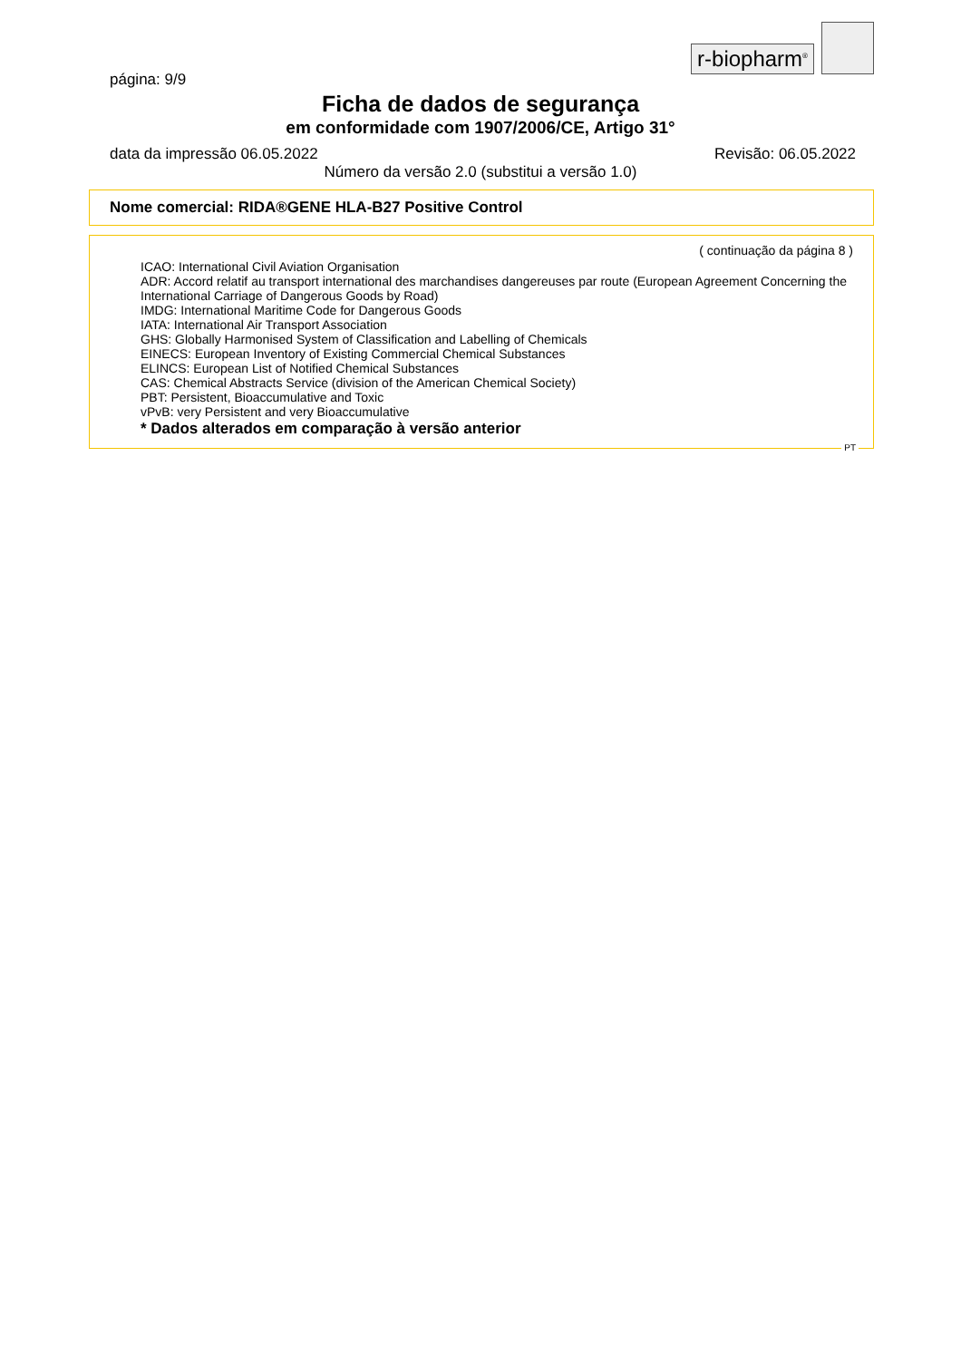r-biopharm<sup>®</sup>
página: 9/9
Ficha de dados de segurança
em conformidade com 1907/2006/CE, Artigo 31°
data da impressão 06.05.2022 Revisão: 06.05.2022
Número da versão 2.0 (substitui a versão 1.0)
Nome comercial: RIDA®GENE HLA-B27 Positive Control
( continuação da página 8 )
ICAO: International Civil Aviation Organisation
ADR: Accord relatif au transport international des marchandises dangereuses par route (European Agreement Concerning the International Carriage of Dangerous Goods by Road)
IMDG: International Maritime Code for Dangerous Goods
IATA: International Air Transport Association
GHS: Globally Harmonised System of Classification and Labelling of Chemicals
EINECS: European Inventory of Existing Commercial Chemical Substances
ELINCS: European List of Notified Chemical Substances
CAS: Chemical Abstracts Service (division of the American Chemical Society)
PBT: Persistent, Bioaccumulative and Toxic
vPvB: very Persistent and very Bioaccumulative
* Dados alterados em comparação à versão anterior
PT